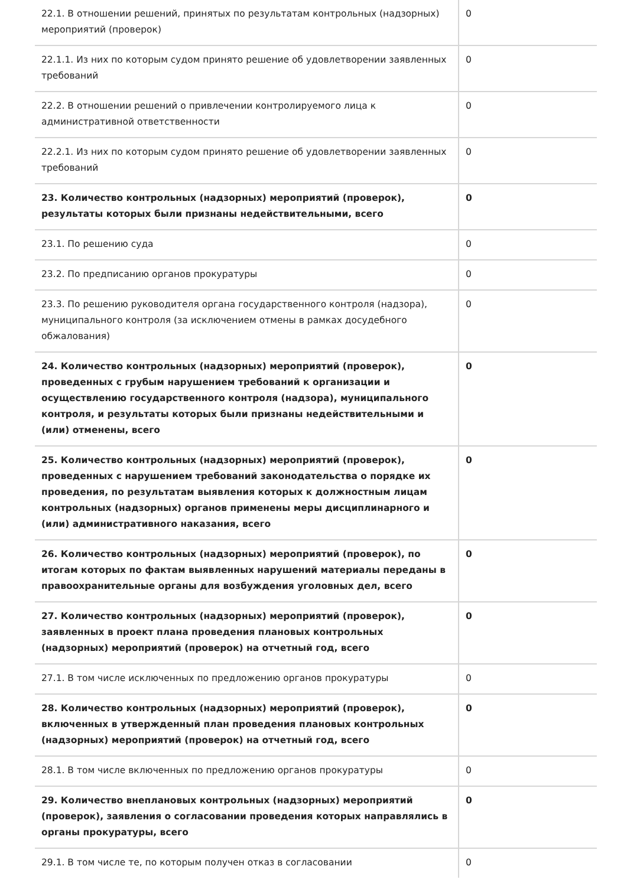| 22.1. В отношении решений, принятых по результатам контрольных (надзорных) мероприятий (проверок) | 0 |
| 22.1.1. Из них по которым судом принято решение об удовлетворении заявленных требований | 0 |
| 22.2. В отношении решений о привлечении контролируемого лица к административной ответственности | 0 |
| 22.2.1. Из них по которым судом принято решение об удовлетворении заявленных требований | 0 |
| 23. Количество контрольных (надзорных) мероприятий (проверок), результаты которых были признаны недействительными, всего | 0 |
| 23.1. По решению суда | 0 |
| 23.2. По предписанию органов прокуратуры | 0 |
| 23.3. По решению руководителя органа государственного контроля (надзора), муниципального контроля (за исключением отмены в рамках досудебного обжалования) | 0 |
| 24. Количество контрольных (надзорных) мероприятий (проверок), проведенных с грубым нарушением требований к организации и осуществлению государственного контроля (надзора), муниципального контроля, и результаты которых были признаны недействительными и (или) отменены, всего | 0 |
| 25. Количество контрольных (надзорных) мероприятий (проверок), проведенных с нарушением требований законодательства о порядке их проведения, по результатам выявления которых к должностным лицам контрольных (надзорных) органов применены меры дисциплинарного и (или) административного наказания, всего | 0 |
| 26. Количество контрольных (надзорных) мероприятий (проверок), по итогам которых по фактам выявленных нарушений материалы переданы в правоохранительные органы для возбуждения уголовных дел, всего | 0 |
| 27. Количество контрольных (надзорных) мероприятий (проверок), заявленных в проект плана проведения плановых контрольных (надзорных) мероприятий (проверок) на отчетный год, всего | 0 |
| 27.1. В том числе исключенных по предложению органов прокуратуры | 0 |
| 28. Количество контрольных (надзорных) мероприятий (проверок), включенных в утвержденный план проведения плановых контрольных (надзорных) мероприятий (проверок) на отчетный год, всего | 0 |
| 28.1. В том числе включенных по предложению органов прокуратуры | 0 |
| 29. Количество внеплановых контрольных (надзорных) мероприятий (проверок), заявления о согласовании проведения которых направлялись в органы прокуратуры, всего | 0 |
| 29.1. В том числе те, по которым получен отказ в согласовании | 0 |